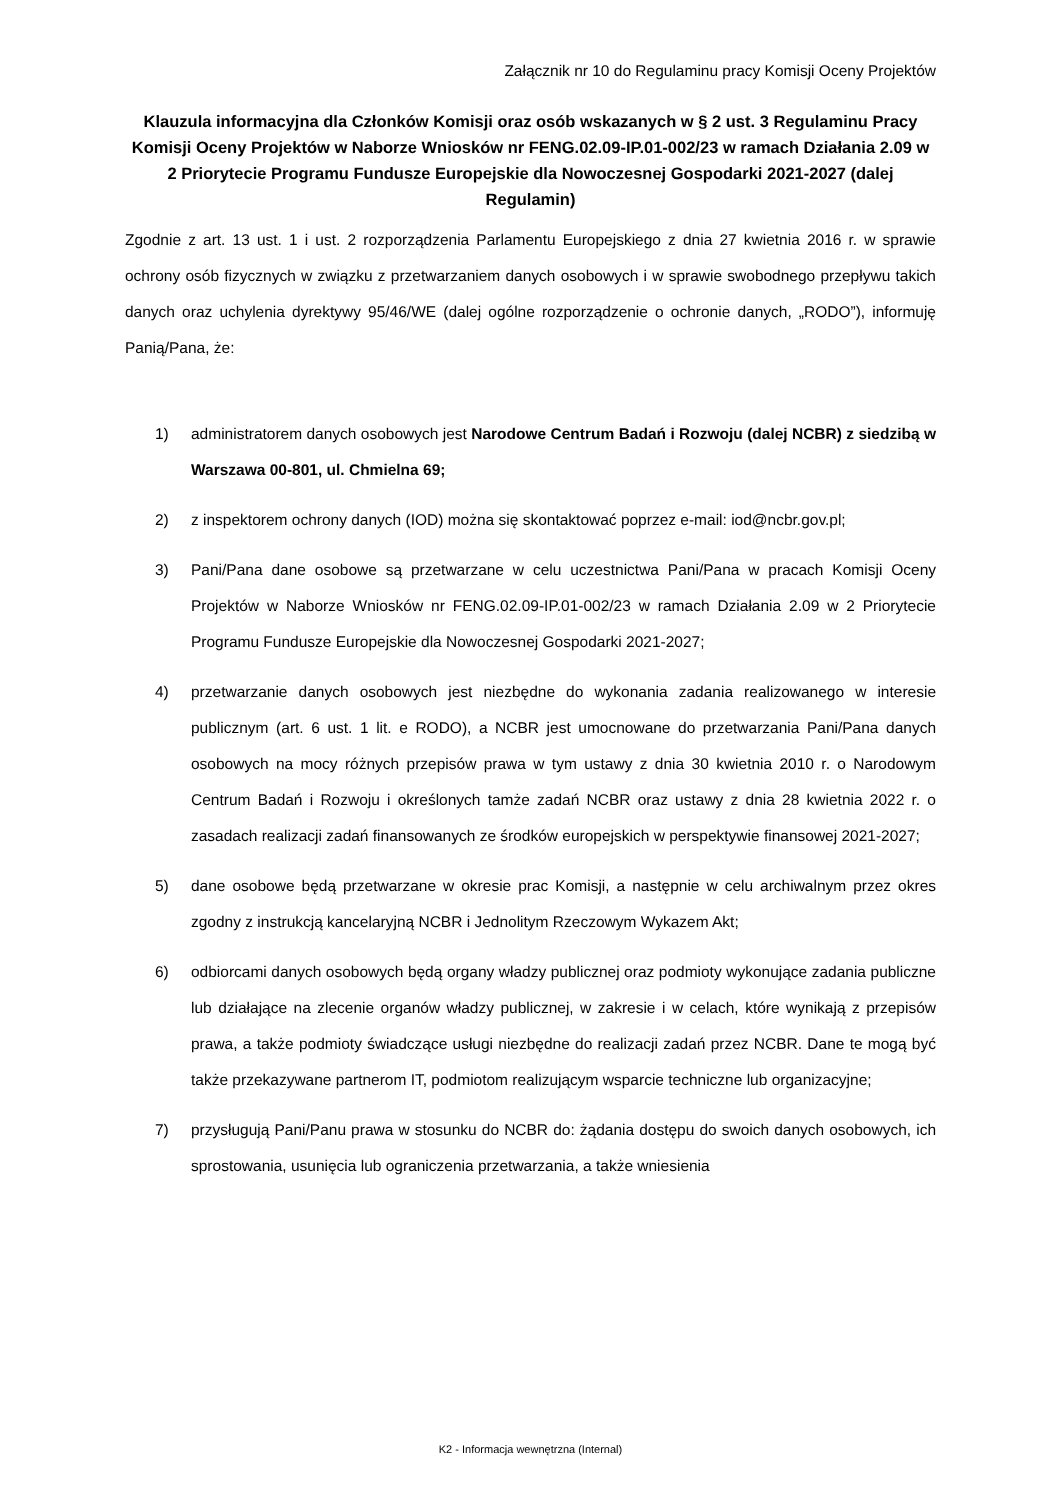Załącznik nr 10 do Regulaminu pracy Komisji Oceny Projektów
Klauzula informacyjna dla Członków Komisji oraz osób wskazanych w § 2 ust. 3 Regulaminu Pracy Komisji Oceny Projektów w Naborze Wniosków nr FENG.02.09-IP.01-002/23 w ramach Działania 2.09 w 2 Priorytecie Programu Fundusze Europejskie dla Nowoczesnej Gospodarki 2021-2027 (dalej Regulamin)
Zgodnie z art. 13 ust. 1 i ust. 2 rozporządzenia Parlamentu Europejskiego z dnia 27 kwietnia 2016 r. w sprawie ochrony osób fizycznych w związku z przetwarzaniem danych osobowych i w sprawie swobodnego przepływu takich danych oraz uchylenia dyrektywy 95/46/WE (dalej ogólne rozporządzenie o ochronie danych, „RODO”), informuję Panią/Pana, że:
1) administratorem danych osobowych jest Narodowe Centrum Badań i Rozwoju (dalej NCBR) z siedzibą w Warszawa 00-801, ul. Chmielna 69;
2) z inspektorem ochrony danych (IOD) można się skontaktować poprzez e-mail: iod@ncbr.gov.pl;
3) Pani/Pana dane osobowe są przetwarzane w celu uczestnictwa Pani/Pana w pracach Komisji Oceny Projektów w Naborze Wniosków nr FENG.02.09-IP.01-002/23 w ramach Działania 2.09 w 2 Priorytecie Programu Fundusze Europejskie dla Nowoczesnej Gospodarki 2021-2027;
4) przetwarzanie danych osobowych jest niezbędne do wykonania zadania realizowanego w interesie publicznym (art. 6 ust. 1 lit. e RODO), a NCBR jest umocnowane do przetwarzania Pani/Pana danych osobowych na mocy różnych przepisów prawa w tym ustawy z dnia 30 kwietnia 2010 r. o Narodowym Centrum Badań i Rozwoju i określonych tamże zadań NCBR oraz ustawy z dnia 28 kwietnia 2022 r. o zasadach realizacji zadań finansowanych ze środków europejskich w perspektywie finansowej 2021-2027;
5) dane osobowe będą przetwarzane w okresie prac Komisji, a następnie w celu archiwalnym przez okres zgodny z instrukcją kancelaryjną NCBR i Jednolitym Rzeczowym Wykazem Akt;
6) odbiorcami danych osobowych będą organy władzy publicznej oraz podmioty wykonujące zadania publiczne lub działające na zlecenie organów władzy publicznej, w zakresie i w celach, które wynikają z przepisów prawa, a także podmioty świadczące usługi niezbędne do realizacji zadań przez NCBR. Dane te mogą być także przekazywane partnerom IT, podmiotom realizującym wsparcie techniczne lub organizacyjne;
7) przysługują Pani/Panu prawa w stosunku do NCBR do: żądania dostępu do swoich danych osobowych, ich sprostowania, usunięcia lub ograniczenia przetwarzania, a także wniesienia
K2 - Informacja wewnętrzna (Internal)